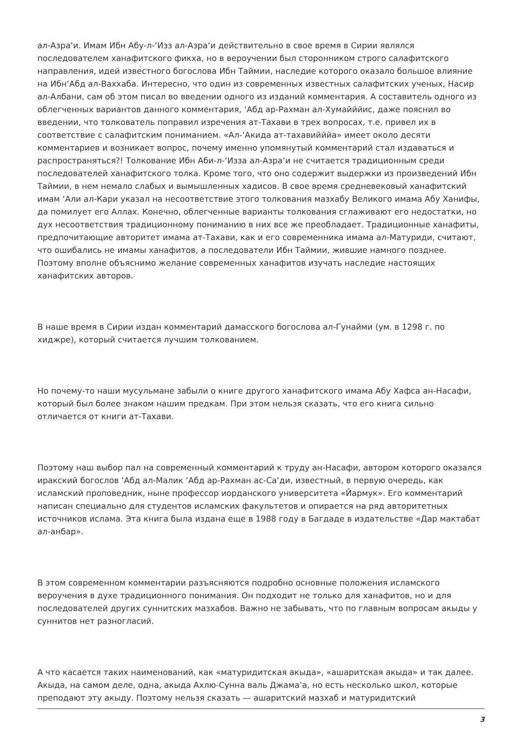ал-Азра‘и. Имам Ибн Абу-л-‘Изз ал-Азра‘и действительно в свое время в Сирии являлся последователем ханафитского фикха, но в вероучении был сторонником строго салафитского направления, идей известного богослова Ибн Таймии, наследие которого оказало большое влияние на Ибн‘Абд ал-Ваххаба. Интересно, что один из современных известных салафитских ученых, Насир ал-Албани, сам об этом писал во введении одного из изданий комментария. А составитель одного из облегченных вариантов данного комментария, ‘Абд ар-Рахман ал-Хумайййис, даже пояснил во введении, что толкователь поправил изречения ат-Тахави в трех вопросах, т.е. привел их в соответствие с салафитским пониманием. «Ал-‘Акида ат-тахавийййа» имеет около десяти комментариев и возникает вопрос, почему именно упомянутый комментарий стал издаваться и распространяться?! Толкование Ибн Аби-л-‘Изза ал-Азра‘и не считается традиционным среди последователей ханафитского толка. Кроме того, что оно содержит выдержки из произведений Ибн Таймии, в нем немало слабых и вымышленных хадисов. В свое время средневековый ханафитский имам ‘Али ал-Кари указал на несоответствие этого толкования мазхабу Великого имама Абу Ханифы, да помилует его Аллах. Конечно, облегченные варианты толкования сглаживают его недостатки, но дух несоответствия традиционному пониманию в них все же преобладает. Традиционные ханафиты, предпочитающие авторитет имама ат-Тахави, как и его современника имама ал-Матуриди, считают, что ошибались не имамы ханафитов, а последователи Ибн Таймии, жившие намного позднее. Поэтому вполне объяснимо желание современных ханафитов изучать наследие настоящих ханафитских авторов.
В наше время в Сирии издан комментарий дамасского богослова ал-Гунайми (ум. в 1298 г. по хиджре), который считается лучшим толкованием.
Но почему-то наши мусульмане забыли о книге другого ханафитского имама Абу Хафса ан-Насафи, который был более знаком нашим предкам. При этом нельзя сказать, что его книга сильно отличается от книги ат-Тахави.
Поэтому наш выбор пал на современный комментарий к труду ан-Насафи, автором которого оказался иракский богослов ‘Абд ал-Малик ‘Абд ар-Рахман ас-Са‘ди, известный, в первую очередь, как исламский проповедник, ныне профессор иорданского университета «Йармук». Его комментарий написан специально для студентов исламских факультетов и опирается на ряд авторитетных источников ислама. Эта книга была издана еще в 1988 году в Багдаде в издательстве «Дар мактабат ал-анбар».
В этом современном комментарии разъясняются подробно основные положения исламского вероучения в духе традиционного понимания. Он подходит не только для ханафитов, но и для последователей других суннитских мазхабов. Важно не забывать, что по главным вопросам акыды у суннитов нет разногласий.
А что касается таких наименований, как «матуридитская акыда», «ашаритская акыда» и так далее. Акыда, на самом деле, одна, акыда Ахлю-Сунна валь Джама’а, но есть несколько школ, которые преподают эту акыду. Поэтому нельзя сказать — ашаритский мазхаб и матуридитский
3